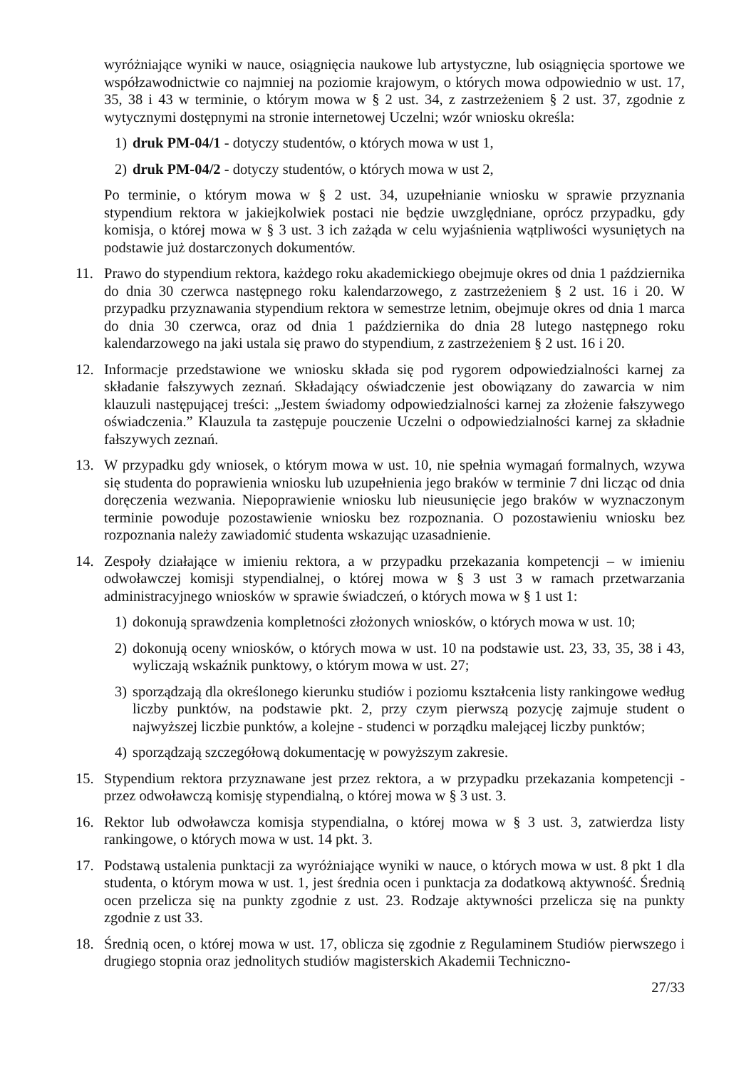wyróżniające wyniki w nauce, osiągnięcia naukowe lub artystyczne, lub osiągnięcia sportowe we współzawodnictwie co najmniej na poziomie krajowym, o których mowa odpowiednio w ust. 17, 35, 38 i 43 w terminie, o którym mowa w § 2 ust. 34, z zastrzeżeniem § 2 ust. 37, zgodnie z wytycznymi dostępnymi na stronie internetowej Uczelni; wzór wniosku określa:
1) druk PM-04/1 - dotyczy studentów, o których mowa w ust 1,
2) druk PM-04/2 - dotyczy studentów, o których mowa w ust 2,
Po terminie, o którym mowa w § 2 ust. 34, uzupełnianie wniosku w sprawie przyznania stypendium rektora w jakiejkolwiek postaci nie będzie uwzględniane, oprócz przypadku, gdy komisja, o której mowa w § 3 ust. 3 ich zażąda w celu wyjaśnienia wątpliwości wysuniętych na podstawie już dostarczonych dokumentów.
11. Prawo do stypendium rektora, każdego roku akademickiego obejmuje okres od dnia 1 października do dnia 30 czerwca następnego roku kalendarzowego, z zastrzeżeniem § 2 ust. 16 i 20. W przypadku przyznawania stypendium rektora w semestrze letnim, obejmuje okres od dnia 1 marca do dnia 30 czerwca, oraz od dnia 1 października do dnia 28 lutego następnego roku kalendarzowego na jaki ustala się prawo do stypendium, z zastrzeżeniem § 2 ust. 16 i 20.
12. Informacje przedstawione we wniosku składa się pod rygorem odpowiedzialności karnej za składanie fałszywych zeznań. Składający oświadczenie jest obowiązany do zawarcia w nim klauzuli następującej treści: „Jestem świadomy odpowiedzialności karnej za złożenie fałszywego oświadczenia.” Klauzula ta zastępuje pouczenie Uczelni o odpowiedzialności karnej za składnie fałszywych zeznań.
13. W przypadku gdy wniosek, o którym mowa w ust. 10, nie spełnia wymagań formalnych, wzywa się studenta do poprawienia wniosku lub uzupełnienia jego braków w terminie 7 dni licząc od dnia doręczenia wezwania. Niepoprawienie wniosku lub nieusunięcie jego braków w wyznaczonym terminie powoduje pozostawienie wniosku bez rozpoznania. O pozostawieniu wniosku bez rozpoznania należy zawiadomić studenta wskazując uzasadnienie.
14. Zespoły działające w imieniu rektora, a w przypadku przekazania kompetencji – w imieniu odwoławczej komisji stypendialnej, o której mowa w § 3 ust 3 w ramach przetwarzania administracyjnego wniosków w sprawie świadczeń, o których mowa w § 1 ust 1:
1) dokonują sprawdzenia kompletności złożonych wniosków, o których mowa w ust. 10;
2) dokonują oceny wniosków, o których mowa w ust. 10 na podstawie ust. 23, 33, 35, 38 i 43, wyliczają wskaźnik punktowy, o którym mowa w ust. 27;
3) sporządzają dla określonego kierunku studiów i poziomu kształcenia listy rankingowe według liczby punktów, na podstawie pkt. 2, przy czym pierwszą pozycję zajmuje student o najwyższej liczbie punktów, a kolejne - studenci w porządku malejącej liczby punktów;
4) sporządzają szczegółową dokumentację w powyższym zakresie.
15. Stypendium rektora przyznawane jest przez rektora, a w przypadku przekazania kompetencji - przez odwoławczą komisję stypendialną, o której mowa w § 3 ust. 3.
16. Rektor lub odwoławcza komisja stypendialna, o której mowa w § 3 ust. 3, zatwierdza listy rankingowe, o których mowa w ust. 14 pkt. 3.
17. Podstawą ustalenia punktacji za wyróżniające wyniki w nauce, o których mowa w ust. 8 pkt 1 dla studenta, o którym mowa w ust. 1, jest średnia ocen i punktacja za dodatkową aktywność. Średnią ocen przelicza się na punkty zgodnie z ust. 23. Rodzaje aktywności przelicza się na punkty zgodnie z ust 33.
18. Średnią ocen, o której mowa w ust. 17, oblicza się zgodnie z Regulaminem Studiów pierwszego i drugiego stopnia oraz jednolitych studiów magisterskich Akademii Techniczno-
27/33